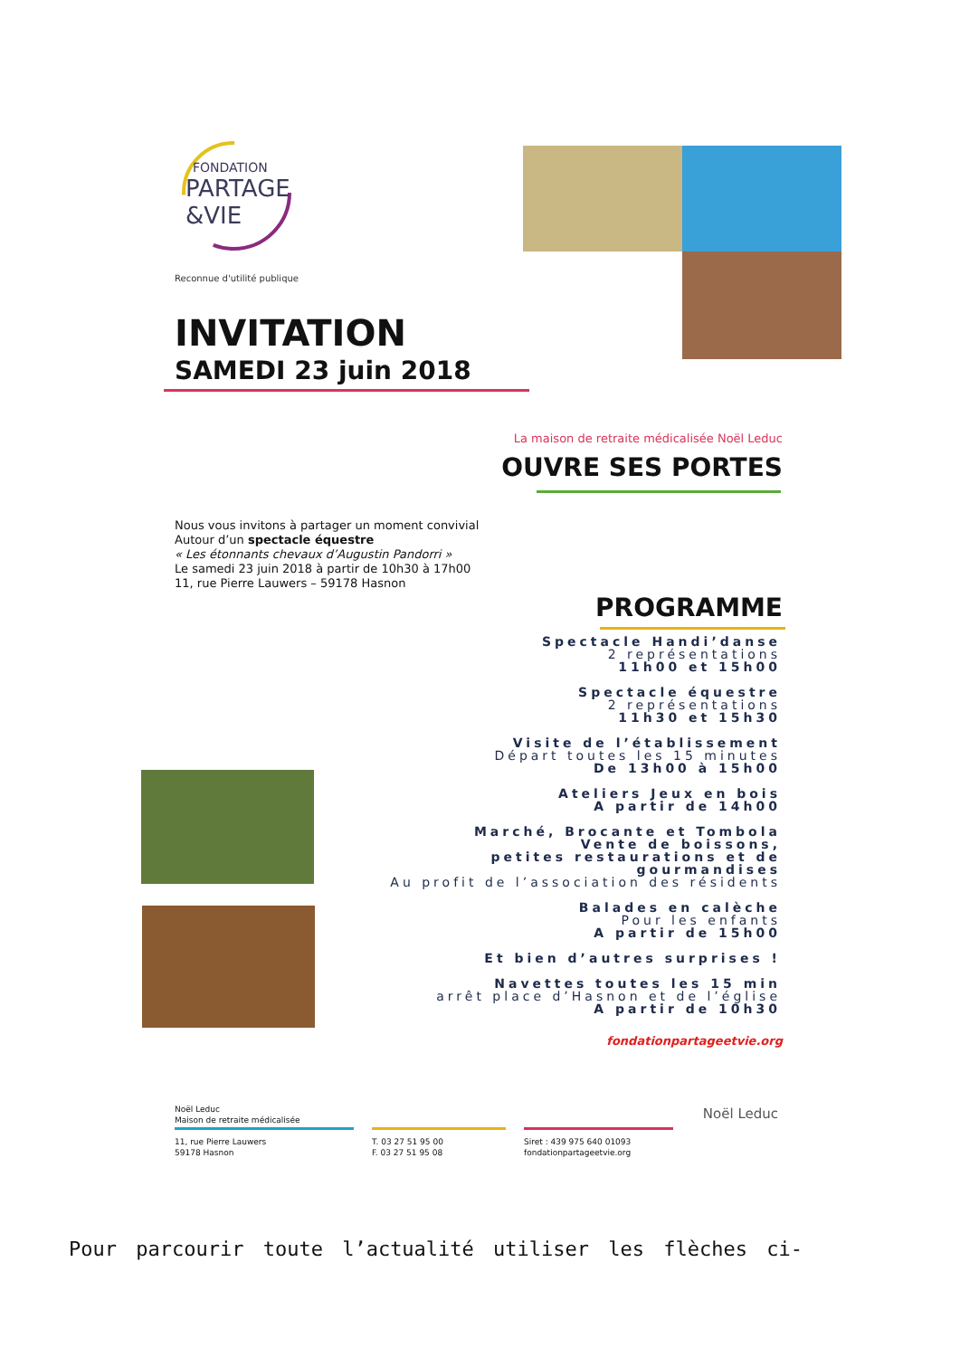FONDATION
PARTAGE
&VIE
Reconnue d'utilité publique
INVITATION
SAMEDI 23 juin 2018
La maison de retraite médicalisée Noël Leduc
OUVRE SES PORTES
Nous vous invitons à partager un moment convivial
Autour d’un spectacle équestre
« Les étonnants chevaux d’Augustin Pandorri »
Le samedi 23 juin 2018 à partir de 10h30 à 17h00
11, rue Pierre Lauwers – 59178 Hasnon
PROGRAMME
Spectacle Handi’danse
2 représentations
11h00 et 15h00
Spectacle équestre
2 représentations
11h30 et 15h30
Visite de l’établissement
Départ toutes les 15 minutes
De 13h00 à 15h00
Ateliers Jeux en bois
A partir de 14h00
Marché, Brocante et Tombola
Vente de boissons,
petites restaurations et de gourmandises
Au profit de l’association des résidents
Balades en calèche
Pour les enfants
A partir de 15h00
Et bien d’autres surprises !
Navettes toutes les 15 min
arrêt place d’Hasnon et de l’église
A partir de 10h30
fondationpartageetvie.org
Noël Leduc
Maison de retraite médicalisée
Noël Leduc
11, rue Pierre Lauwers
59178 Hasnon
T. 03 27 51 95 00
F. 03 27 51 95 08
Siret : 439 975 640 01093
fondationpartageetvie.org
Pour parcourir toute l’actualité utiliser les flèches ci-